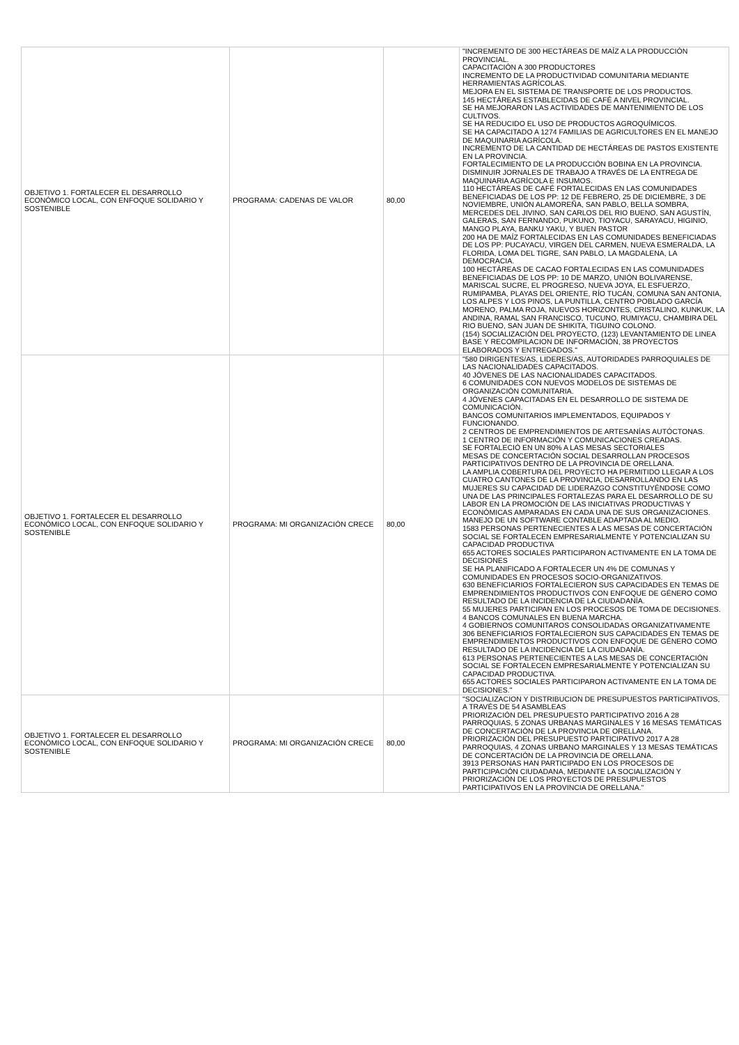| OBJETIVO 1. FORTALECER EL DESARROLLO ECONÓMICO LOCAL, CON ENFOQUE SOLIDARIO Y SOSTENIBLE | PROGRAMA: CADENAS DE VALOR | 80,00 | "INCREMENTO DE 300 HECTÁREAS DE MAÍZ A LA PRODUCCIÓN PROVINCIAL. CAPACITACIÓN A 300 PRODUCTORES INCREMENTO DE LA PRODUCTIVIDAD COMUNITARIA MEDIANTE HERRAMIENTAS AGRÍCOLAS. MEJORA EN EL SISTEMA DE TRANSPORTE DE LOS PRODUCTOS. 145 HECTÁREAS ESTABLECIDAS DE CAFÉ A NIVEL PROVINCIAL. SE HA MEJORARON LAS ACTIVIDADES DE MANTENIMIENTO DE LOS CULTIVOS. SE HA REDUCIDO EL USO DE PRODUCTOS AGROQUÍMICOS. SE HA CAPACITADO A 1274 FAMILIAS DE AGRICULTORES EN EL MANEJO DE MAQUINARIA AGRÍCOLA. INCREMENTO DE LA CANTIDAD DE HECTÁREAS DE PASTOS EXISTENTE EN LA PROVINCIA. FORTALECIMIENTO DE LA PRODUCCIÓN BOBINA EN LA PROVINCIA. DISMINUIR JORNALES DE TRABAJO A TRAVÉS DE LA ENTREGA DE MAQUINARIA AGRÍCOLA E INSUMOS. 110 HECTÁREAS DE CAFÉ FORTALECIDAS EN LAS COMUNIDADES BENEFICIADAS DE LOS PP: 12 DE FEBRERO, 25 DE DICIEMBRE, 3 DE NOVIEMBRE, UNIÓN ALAMOREÑA, SAN PABLO, BELLA SOMBRA, MERCEDES DEL JIVINO, SAN CARLOS DEL RIO BUENO, SAN AGUSTÍN, GALERAS, SAN FERNANDO, PUKUNO, TIOYACU, SARAYACU, HIGINIO, MANGO PLAYA, BANKU YAKU, Y BUEN PASTOR 200 HA DE MAÍZ FORTALECIDAS EN LAS COMUNIDADES BENEFICIADAS DE LOS PP: PUCAYACU, VIRGEN DEL CARMEN, NUEVA ESMERALDA, LA FLORIDA, LOMA DEL TIGRE, SAN PABLO, LA MAGDALENA, LA DEMOCRACIA. 100 HECTÁREAS DE CACAO FORTALECIDAS EN LAS COMUNIDADES BENEFICIADAS DE LOS PP: 10 DE MARZO, UNIÓN BOLIVARENSE, MARISCAL SUCRE, EL PROGRESO, NUEVA JOYA, EL ESFUERZO, RUMIPAMBA, PLAYAS DEL ORIENTE, RÍO TUCÁN, COMUNA SAN ANTONIA, LOS ALPES Y LOS PINOS, LA PUNTILLA, CENTRO POBLADO GARCÍA MORENO, PALMA ROJA, NUEVOS HORIZONTES, CRISTALINO, KUNKUK, LA ANDINA, RAMAL SAN FRANCISCO, TUCUNO, RUMIYACU, CHAMBIRA DEL RIO BUENO, SAN JUAN DE SHIKITA, TIGUINO COLONO. (154) SOCIALIZACIÓN DEL PROYECTO, (123) LEVANTAMIENTO DE LINEA BASE Y RECOMPILACION DE INFORMACIÓN, 38 PROYECTOS ELABORADOS Y ENTREGADOS." |
| OBJETIVO 1. FORTALECER EL DESARROLLO ECONÓMICO LOCAL, CON ENFOQUE SOLIDARIO Y SOSTENIBLE | PROGRAMA: MI ORGANIZACIÓN CRECE | 80,00 | "580 DIRIGENTES/AS, LIDERES/AS, AUTORIDADES PARROQUIALES DE LAS NACIONALIDADES CAPACITADOS. 40 JÓVENES DE LAS NACIONALIDADES CAPACITADOS. 6 COMUNIDADES CON NUEVOS MODELOS DE SISTEMAS DE ORGANIZACIÓN COMUNITARIA. 4 JÓVENES CAPACITADAS EN EL DESARROLLO DE SISTEMA DE COMUNICACIÓN. BANCOS COMUNITARIOS IMPLEMENTADOS, EQUIPADOS Y FUNCIONANDO. 2 CENTROS DE EMPRENDIMIENTOS DE ARTESANÍAS AUTÓCTONAS. 1 CENTRO DE INFORMACIÓN Y COMUNICACIONES CREADAS. SE FORTALECIÓ EN UN 80% A LAS MESAS SECTORIALES MESAS DE CONCERTACIÓN SOCIAL DESARROLLAN PROCESOS PARTICIPATIVOS DENTRO DE LA PROVINCIA DE ORELLANA. LA AMPLIA COBERTURA DEL PROYECTO HA PERMITIDO LLEGAR A LOS CUATRO CANTONES DE LA PROVINCIA, DESARROLLANDO EN LAS MUJERES SU CAPACIDAD DE LIDERAZGO CONSTITUYÉNDOSE COMO UNA DE LAS PRINCIPALES FORTALEZAS PARA EL DESARROLLO DE SU LABOR EN LA PROMOCIÓN DE LAS INICIATIVAS PRODUCTIVAS Y ECONÓMICAS AMPARADAS EN CADA UNA DE SUS ORGANIZACIONES. MANEJO DE UN SOFTWARE CONTABLE ADAPTADA AL MEDIO. 1583 PERSONAS PERTENECIENTES A LAS MESAS DE CONCERTACIÓN SOCIAL SE FORTALECEN EMPRESARIALMENTE Y POTENCIALIZAN SU CAPACIDAD PRODUCTIVA 655 ACTORES SOCIALES PARTICIPARON ACTIVAMENTE EN LA TOMA DE DECISIONES SE HA PLANIFICADO A FORTALECER UN 4% DE COMUNAS Y COMUNIDADES EN PROCESOS SOCIO-ORGANIZATIVOS. 630 BENEFICIARIOS FORTALECIERON SUS CAPACIDADES EN TEMAS DE EMPRENDIMIENTOS PRODUCTIVOS CON ENFOQUE DE GÉNERO COMO RESULTADO DE LA INCIDENCIA DE LA CIUDADANÍA. 55 MUJERES PARTICIPAN EN LOS PROCESOS DE TOMA DE DECISIONES. 4 BANCOS COMUNALES EN BUENA MARCHA. 4 GOBIERNOS COMUNITAROS CONSOLIDADAS ORGANIZATIVAMENTE 306 BENEFICIARIOS FORTALECIERON SUS CAPACIDADES EN TEMAS DE EMPRENDIMIENTOS PRODUCTIVOS CON ENFOQUE DE GÉNERO COMO RESULTADO DE LA INCIDENCIA DE LA CIUDADANÍA. 613 PERSONAS PERTENECIENTES A LAS MESAS DE CONCERTACIÓN SOCIAL SE FORTALECEN EMPRESARIALMENTE Y POTENCIALIZAN SU CAPACIDAD PRODUCTIVA. 655 ACTORES SOCIALES PARTICIPARON ACTIVAMENTE EN LA TOMA DE DECISIONES." |
| OBJETIVO 1. FORTALECER EL DESARROLLO ECONÓMICO LOCAL, CON ENFOQUE SOLIDARIO Y SOSTENIBLE | PROGRAMA: MI ORGANIZACIÓN CRECE | 80,00 | "SOCIALIZACION Y DISTRIBUCION DE PRESUPUESTOS PARTICIPATIVOS, A TRAVÉS DE 54 ASAMBLEAS PRIORIZACIÓN DEL PRESUPUESTO PARTICIPATIVO 2016 A 28 PARROQUIAS, 5 ZONAS URBANAS MARGINALES Y 16 MESAS TEMÁTICAS DE CONCERTACIÓN DE LA PROVINCIA DE ORELLANA. PRIORIZACIÓN DEL PRESUPUESTO PARTICIPATIVO 2017 A 28 PARROQUIAS, 4 ZONAS URBANO MARGINALES Y 13 MESAS TEMÁTICAS DE CONCERTACIÓN DE LA PROVINCIA DE ORELLANA. 3913 PERSONAS HAN PARTICIPADO EN LOS PROCESOS DE PARTICIPACIÓN CIUDADANA, MEDIANTE LA SOCIALIZACIÓN Y PRIORIZACIÓN DE LOS PROYECTOS DE PRESUPUESTOS PARTICIPATIVOS EN LA PROVINCIA DE ORELLANA." |